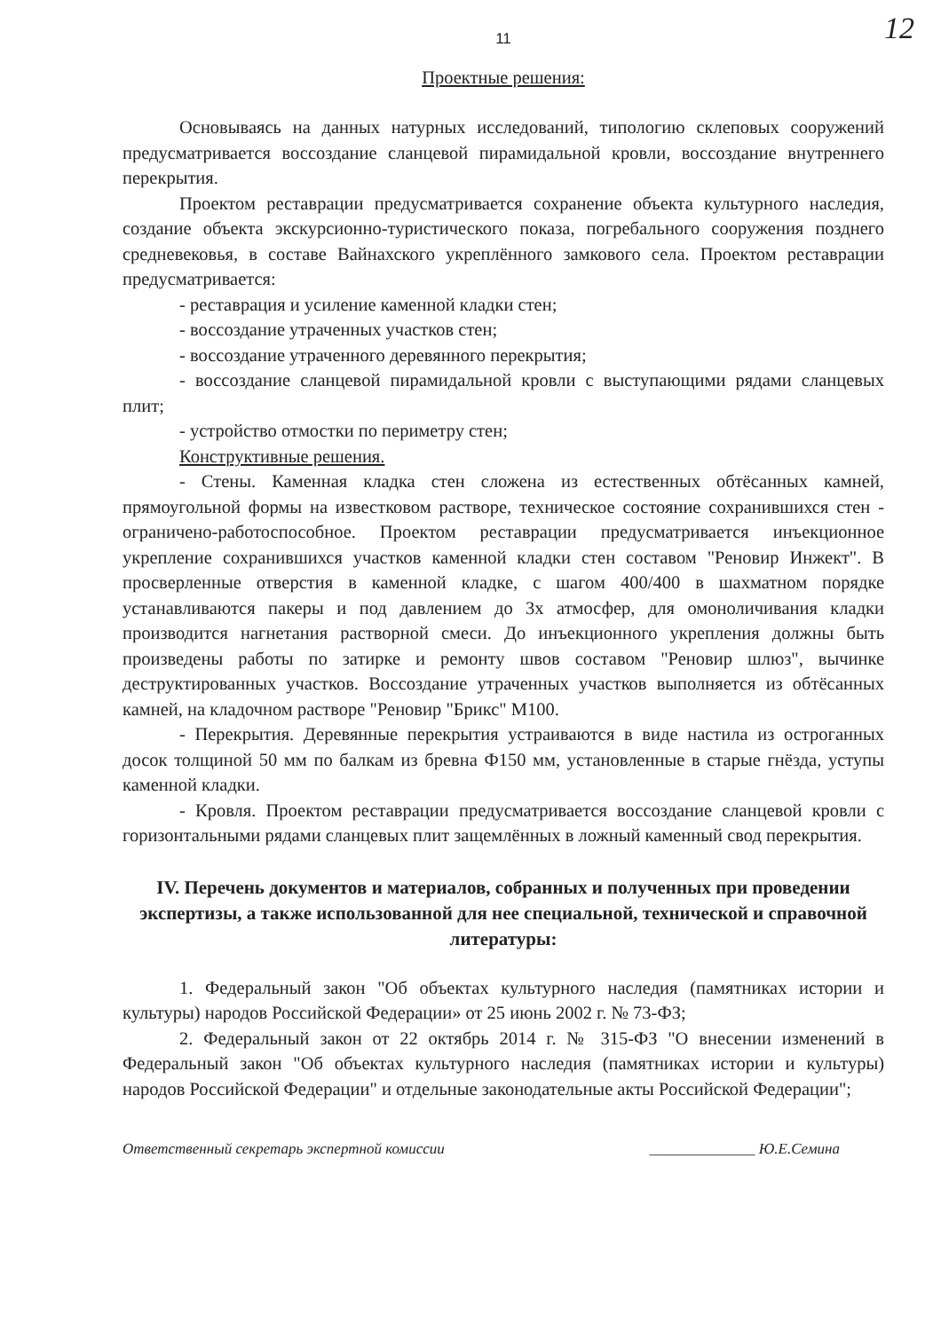12
11
Проектные решения:
Основываясь на данных натурных исследований, типологию склеповых сооружений предусматривается воссоздание сланцевой пирамидальной кровли, воссоздание внутреннего перекрытия.
Проектом реставрации предусматривается сохранение объекта культурного наследия, создание объекта экскурсионно-туристического показа, погребального сооружения позднего средневековья, в составе Вайнахского укреплённого замкового села. Проектом реставрации предусматривается:
- реставрация и усиление каменной кладки стен;
- воссоздание утраченных участков стен;
- воссоздание утраченного деревянного перекрытия;
- воссоздание сланцевой пирамидальной кровли с выступающими рядами сланцевых плит;
- устройство отмостки по периметру стен;
Конструктивные решения.
- Стены. Каменная кладка стен сложена из естественных обтёсанных камней, прямоугольной формы на известковом растворе, техническое состояние сохранившихся стен - ограничено-работоспособное. Проектом реставрации предусматривается инъекционное укрепление сохранившихся участков каменной кладки стен составом "Реновир Инжект". В просверленные отверстия в каменной кладке, с шагом 400/400 в шахматном порядке устанавливаются пакеры и под давлением до 3х атмосфер, для омоноличивания кладки производится нагнетания растворной смеси. До инъекционного укрепления должны быть произведены работы по затирке и ремонту швов составом "Реновир шлюз", вычинке деструктированных участков. Воссоздание утраченных участков выполняется из обтёсанных камней, на кладочном растворе "Реновир "Брикс" М100.
- Перекрытия. Деревянные перекрытия устраиваются в виде настила из остроганных досок толщиной 50 мм по балкам из бревна Ф150 мм, установленные в старые гнёзда, уступы каменной кладки.
- Кровля. Проектом реставрации предусматривается воссоздание сланцевой кровли с горизонтальными рядами сланцевых плит защемлённых в ложный каменный свод перекрытия.
IV. Перечень документов и материалов, собранных и полученных при проведении экспертизы, а также использованной для нее специальной, технической и справочной литературы:
1. Федеральный закон "Об объектах культурного наследия (памятниках истории и культуры) народов Российской Федерации» от 25 июнь 2002 г. № 73-ФЗ;
2. Федеральный закон от 22 октябрь 2014 г. № 315-ФЗ "О внесении изменений в Федеральный закон "Об объектах культурного наследия (памятниках истории и культуры) народов Российской Федерации" и отдельные законодательные акты Российской Федерации";
Ответственный секретарь экспертной комиссии ______________ Ю.Е.Семина